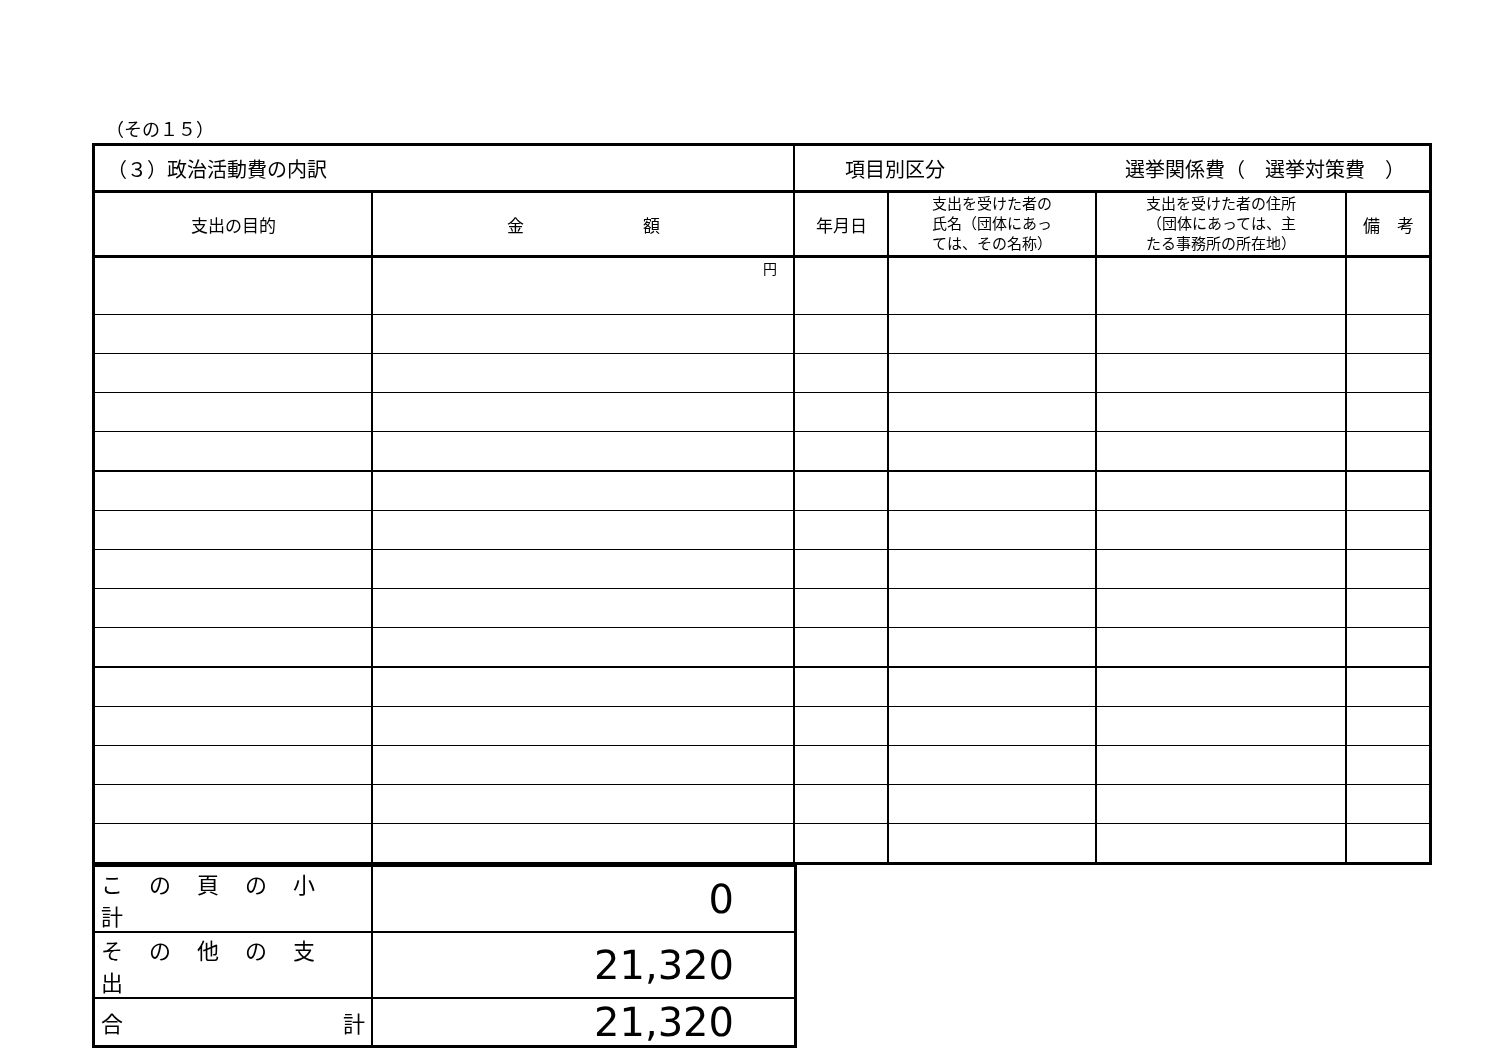（その１５）
| （３）政治活動費の内訳 | | 項目別区分 選挙関係費（ 選挙対策費 ） | | | |
| 支出の目的 | 金 額 | 年月日 | 支出を受けた者の 氏名（団体にあっ ては、その名称） | 支出を受けた者の住所 （団体にあっては、主 たる事務所の所在地） | 備 考 |
| | 円 | | | | |
| この頁の小計 | 0 |
| その他の支出 | 21,320 |
| 合 計 | 21,320 |